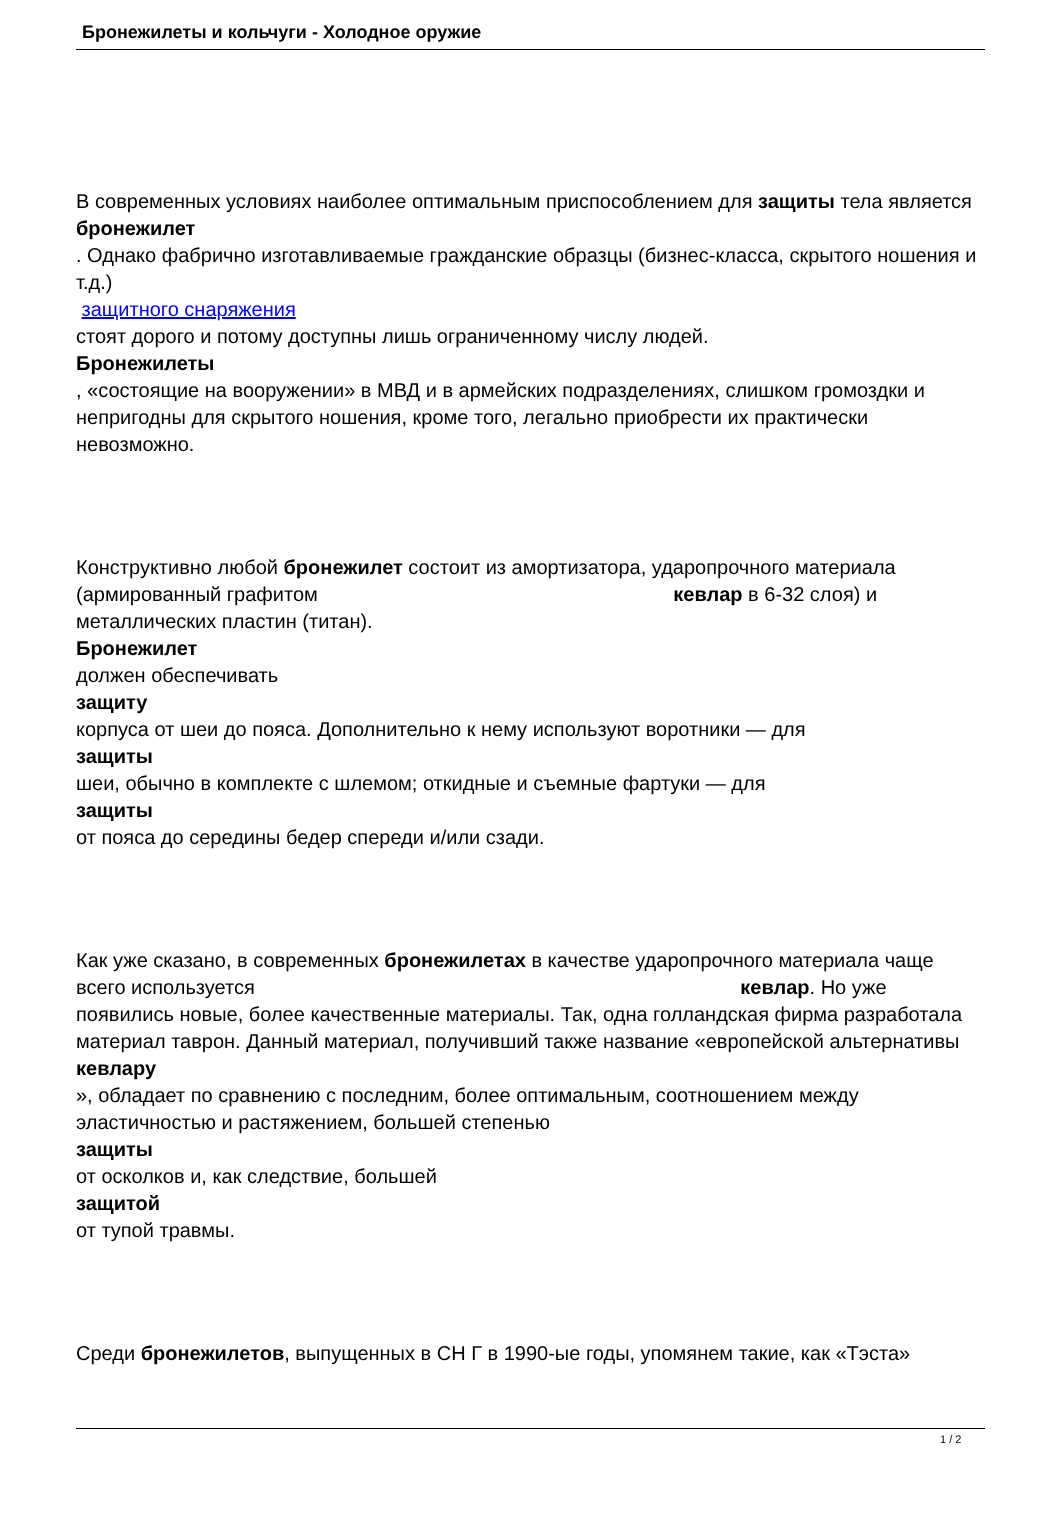Бронежилеты и кольчуги - Холодное оружие
В современных условиях наиболее оптимальным приспособлением для защиты тела является
бронежилет
. Однако фабрично изготавливаемые гражданские образцы (бизнес-класса, скрытого ношения и т.д.)
защитного снаряжения
стоят дорого и потому доступны лишь ограниченному числу людей.
Бронежилеты
, «состоящие на вооружении» в МВД и в армейских подразделениях, слишком громоздки и непригодны для скрытого ношения, кроме того, легально приобрести их практически невозможно.
Конструктивно любой бронежилет состоит из амортизатора, ударопрочного материала (армированный графитом кевлар в 6-32 слоя) и металлических пластин (титан).
Бронежилет
должен обеспечивать
защиту
корпуса от шеи до пояса. Дополнительно к нему используют воротники — для
защиты
шеи, обычно в комплекте с шлемом; откидные и съемные фартуки — для
защиты
от пояса до середины бедер спереди и/или сзади.
Как уже сказано, в современных бронежилетах в качестве ударопрочного материала чаще всего используется кевлар. Но уже появились новые, более качественные материалы. Так, одна голландская фирма разработала материал таврон. Данный материал, получивший также название «европейской альтернативы
кевлару
», обладает по сравнению с последним, более оптимальным, соотношением между эластичностью и растяжением, большей степенью
защиты
от осколков и, как следствие, большей
защитой
от тупой травмы.
Среди бронежилетов, выпущенных в СН Г в 1990-ые годы, упомянем такие, как «Тэста»
1 / 2